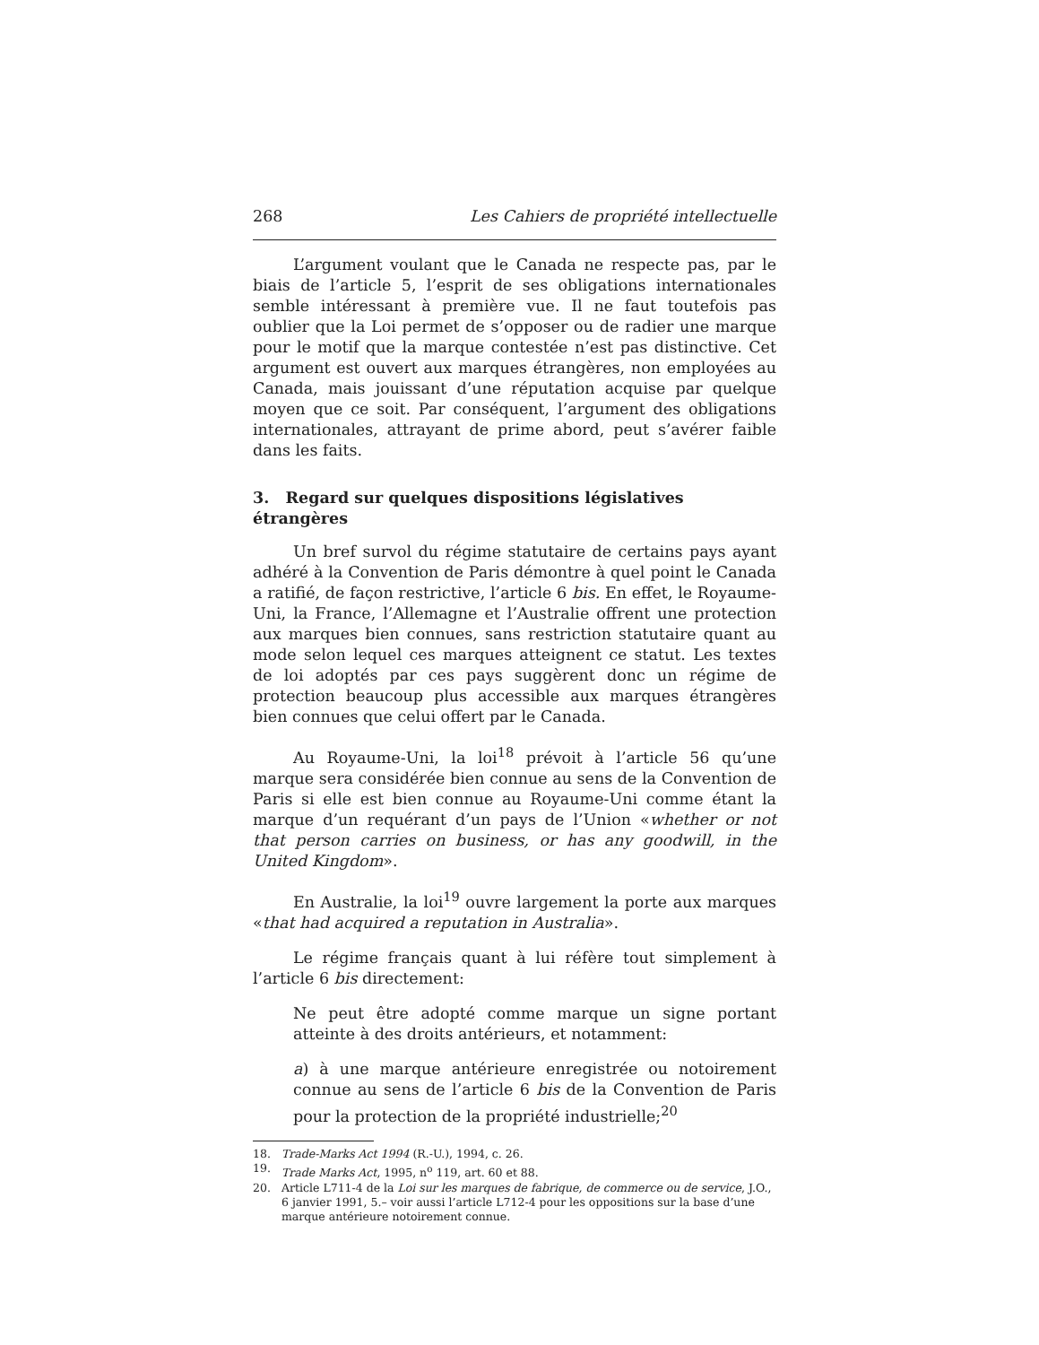268 Les Cahiers de propriété intellectuelle
L’argument voulant que le Canada ne respecte pas, par le biais de l’article 5, l’esprit de ses obligations internationales semble intéressant à première vue. Il ne faut toutefois pas oublier que la Loi permet de s’opposer ou de radier une marque pour le motif que la marque contestée n’est pas distinctive. Cet argument est ouvert aux marques étrangères, non employées au Canada, mais jouissant d’une réputation acquise par quelque moyen que ce soit. Par conséquent, l’argument des obligations internationales, attrayant de prime abord, peut s’avérer faible dans les faits.
3. Regard sur quelques dispositions législatives étrangères
Un bref survol du régime statutaire de certains pays ayant adhéré à la Convention de Paris démontre à quel point le Canada a ratifié, de façon restrictive, l’article 6 bis. En effet, le Royaume-Uni, la France, l’Allemagne et l’Australie offrent une protection aux marques bien connues, sans restriction statutaire quant au mode selon lequel ces marques atteignent ce statut. Les textes de loi adoptés par ces pays suggèrent donc un régime de protection beaucoup plus accessible aux marques étrangères bien connues que celui offert par le Canada.
Au Royaume-Uni, la loi<sup>18</sup> prévoit à l’article 56 qu’une marque sera considérée bien connue au sens de la Convention de Paris si elle est bien connue au Royaume-Uni comme étant la marque d’un requérant d’un pays de l’Union «whether or not that person carries on business, or has any goodwill, in the United Kingdom».
En Australie, la loi<sup>19</sup> ouvre largement la porte aux marques «that had acquired a reputation in Australia».
Le régime français quant à lui réfère tout simplement à l’article 6 bis directement:
Ne peut être adopté comme marque un signe portant atteinte à des droits antérieurs, et notamment:
a) à une marque antérieure enregistrée ou notoirement connue au sens de l’article 6 bis de la Convention de Paris pour la protection de la propriété industrielle;<sup>20</sup>
18. Trade-Marks Act 1994 (R.-U.), 1994, c. 26.
19. Trade Marks Act, 1995, n<sup>o</sup> 119, art. 60 et 88.
20. Article L711-4 de la Loi sur les marques de fabrique, de commerce ou de service, J.O., 6 janvier 1991, 5.– voir aussi l’article L712-4 pour les oppositions sur la base d’une marque antérieure notoirement connue.